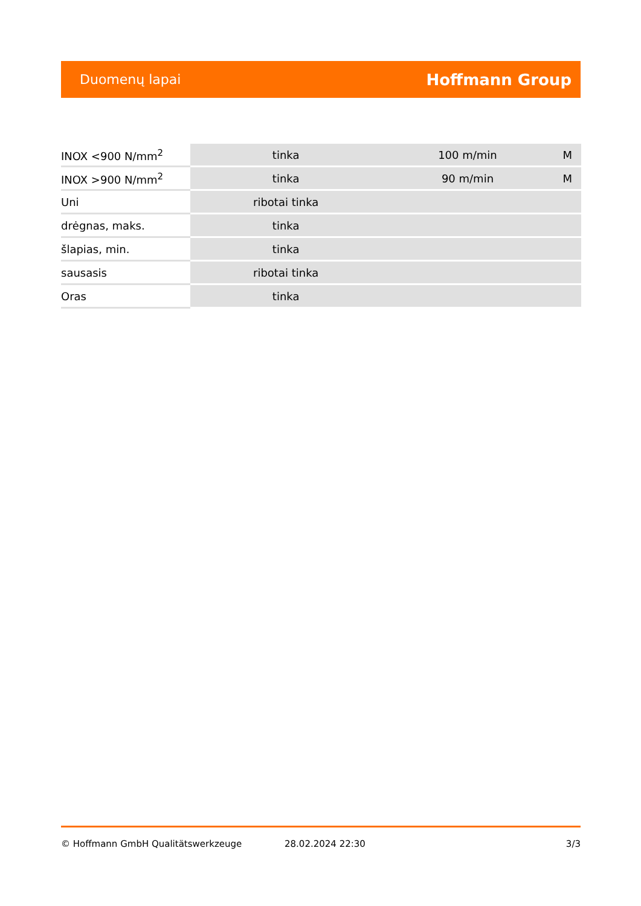Duomenų lapai Hoffmann Group
| INOX <900 N/mm<sup>2</sup> | tinka | 100 m/min | M |
| INOX >900 N/mm<sup>2</sup> | tinka | 90 m/min | M |
| Uni | ribotai tinka | | |
| drėgnas, maks. | tinka | | |
| šlapias, min. | tinka | | |
| sausasis | ribotai tinka | | |
| Oras | tinka | | |
© Hoffmann GmbH Qualitätswerkzeuge 28.02.2024 22:30 3/3